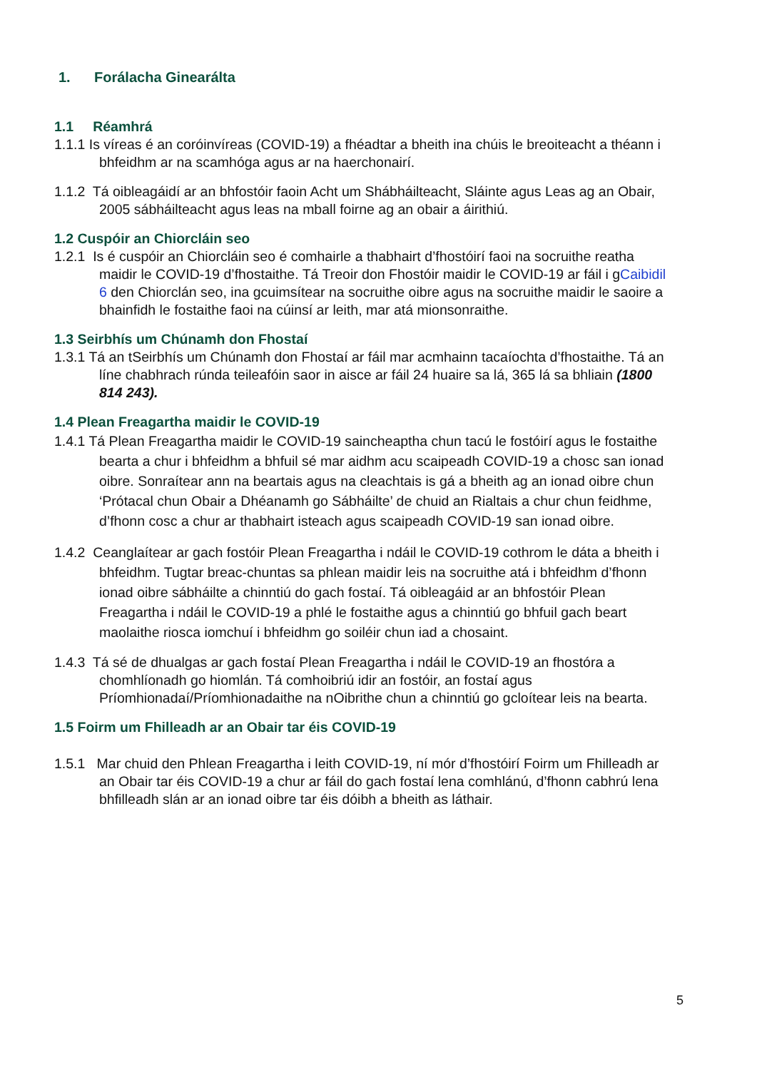1. Forálacha Ginearálta
1.1 Réamhrá
1.1.1 Is víreas é an coróinvíreas (COVID-19) a fhéadtar a bheith ina chúis le breoiteacht a théann i bhfeidhm ar na scamhóga agus ar na haerchonairí.
1.1.2 Tá oibleagáidí ar an bhfostóir faoin Acht um Shábháilteacht, Sláinte agus Leas ag an Obair, 2005 sábháilteacht agus leas na mball foirne ag an obair a áirithiú.
1.2 Cuspóir an Chiorcláin seo
1.2.1 Is é cuspóir an Chiorcláin seo é comhairle a thabhairt d’fhostóirí faoi na socruithe reatha maidir le COVID-19 d’fhostaithe. Tá Treoir don Fhostóir maidir le COVID-19 ar fáil i gCaibidil 6 den Chiorclán seo, ina gcuimsítear na socruithe oibre agus na socruithe maidir le saoire a bhainfidh le fostaithe faoi na cúinsí ar leith, mar atá mionsonraithe.
1.3 Seirbhís um Chúnamh don Fhostaí
1.3.1 Tá an tSeirbhís um Chúnamh don Fhostaí ar fáil mar acmhainn tacaíochta d’fhostaithe. Tá an líne chabhrach rúnda teileafóin saor in aisce ar fáil 24 huaire sa lá, 365 lá sa bhliain (1800 814 243).
1.4 Plean Freagartha maidir le COVID-19
1.4.1 Tá Plean Freagartha maidir le COVID-19 saincheaptha chun tacú le fostóirí agus le fostaithe bearta a chur i bhfeidhm a bhfuil sé mar aidhm acu scaipeadh COVID-19 a chosc san ionad oibre. Sonraítear ann na beartais agus na cleachtais is gá a bheith ag an ionad oibre chun ‘Prótacal chun Obair a Dhéanamh go Sábháilte’ de chuid an Rialtais a chur chun feidhme, d’fhonn cosc a chur ar thabhairt isteach agus scaipeadh COVID-19 san ionad oibre.
1.4.2 Ceanglaítear ar gach fostóir Plean Freagartha i ndáil le COVID-19 cothrom le dáta a bheith i bhfeidhm. Tugtar breac-chuntas sa phlean maidir leis na socruithe atá i bhfeidhm d’fhonn ionad oibre sábháilte a chinntiú do gach fostaí. Tá oibleagáid ar an bhfostóir Plean Freagartha i ndáil le COVID-19 a phlé le fostaithe agus a chinntiú go bhfuil gach beart maolaithe riosca iomchuí i bhfeidhm go soiléir chun iad a chosaint.
1.4.3 Tá sé de dhualgas ar gach fostaí Plean Freagartha i ndáil le COVID-19 an fhostóra a chomhlíonadh go hiomlán. Tá comhoibriú idir an fostóir, an fostaí agus Príomhionadaí/Príomhionadaithe na nOibrithe chun a chinntiú go gcloítear leis na bearta.
1.5 Foirm um Fhilleadh ar an Obair tar éis COVID-19
1.5.1 Mar chuid den Phlean Freagartha i leith COVID-19, ní mór d’fhostóirí Foirm um Fhilleadh ar an Obair tar éis COVID-19 a chur ar fáil do gach fostaí lena comhlánú, d’fhonn cabhrú lena bhfilleadh slán ar an ionad oibre tar éis dóibh a bheith as láthair.
5